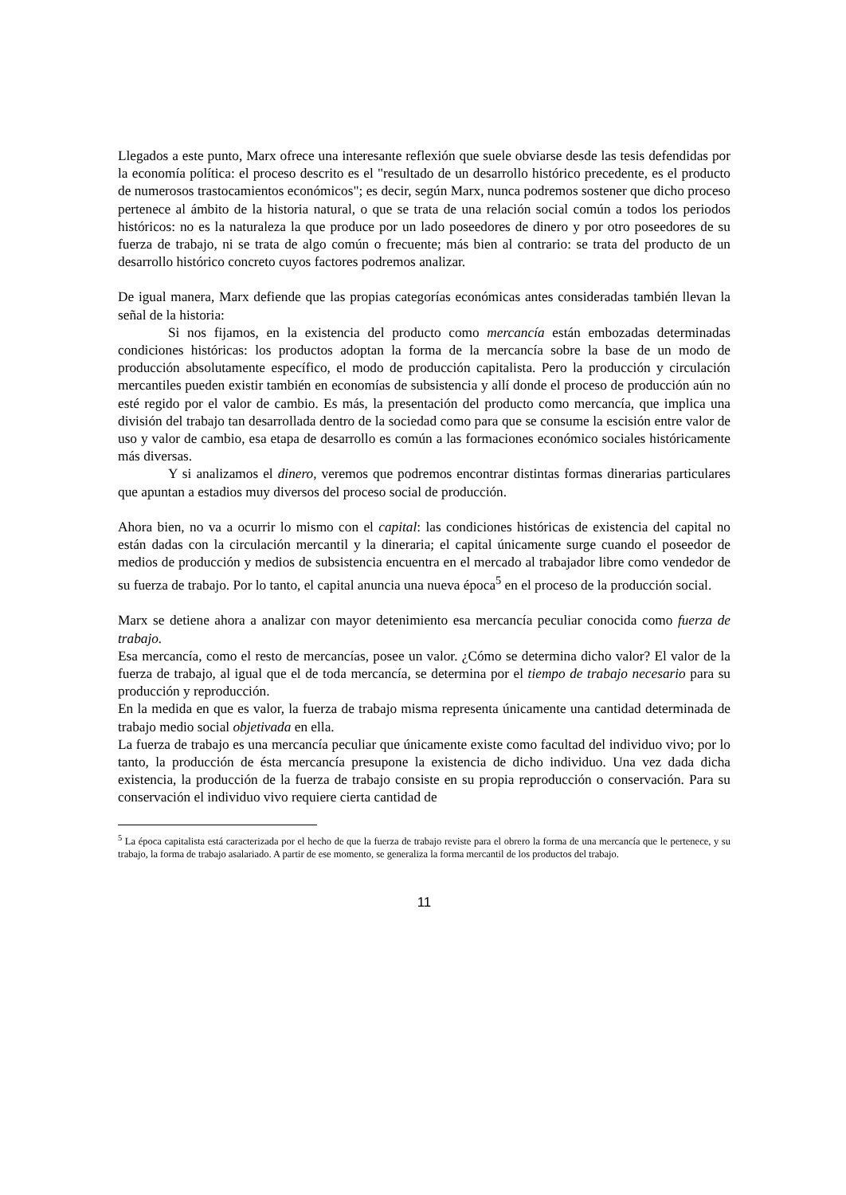Llegados a este punto, Marx ofrece una interesante reflexión que suele obviarse desde las tesis defendidas por la economía política: el proceso descrito es el "resultado de un desarrollo histórico precedente, es el producto de numerosos trastocamientos económicos"; es decir, según Marx, nunca podremos sostener que dicho proceso pertenece al ámbito de la historia natural, o que se trata de una relación social común a todos los periodos históricos: no es la naturaleza la que produce por un lado poseedores de dinero y por otro poseedores de su fuerza de trabajo, ni se trata de algo común o frecuente; más bien al contrario: se trata del producto de un desarrollo histórico concreto cuyos factores podremos analizar.
De igual manera, Marx defiende que las propias categorías económicas antes consideradas también llevan la señal de la historia:
Si nos fijamos, en la existencia del producto como mercancía están embozadas determinadas condiciones históricas: los productos adoptan la forma de la mercancía sobre la base de un modo de producción absolutamente específico, el modo de producción capitalista. Pero la producción y circulación mercantiles pueden existir también en economías de subsistencia y allí donde el proceso de producción aún no esté regido por el valor de cambio. Es más, la presentación del producto como mercancía, que implica una división del trabajo tan desarrollada dentro de la sociedad como para que se consume la escisión entre valor de uso y valor de cambio, esa etapa de desarrollo es común a las formaciones económico sociales históricamente más diversas.
Y si analizamos el dinero, veremos que podremos encontrar distintas formas dinerarias particulares que apuntan a estadios muy diversos del proceso social de producción.
Ahora bien, no va a ocurrir lo mismo con el capital: las condiciones históricas de existencia del capital no están dadas con la circulación mercantil y la dineraria; el capital únicamente surge cuando el poseedor de medios de producción y medios de subsistencia encuentra en el mercado al trabajador libre como vendedor de su fuerza de trabajo. Por lo tanto, el capital anuncia una nueva época<sup>5</sup> en el proceso de la producción social.
Marx se detiene ahora a analizar con mayor detenimiento esa mercancía peculiar conocida como fuerza de trabajo.
Esa mercancía, como el resto de mercancías, posee un valor. ¿Cómo se determina dicho valor? El valor de la fuerza de trabajo, al igual que el de toda mercancía, se determina por el tiempo de trabajo necesario para su producción y reproducción.
En la medida en que es valor, la fuerza de trabajo misma representa únicamente una cantidad determinada de trabajo medio social objetivada en ella.
La fuerza de trabajo es una mercancía peculiar que únicamente existe como facultad del individuo vivo; por lo tanto, la producción de ésta mercancía presupone la existencia de dicho individuo. Una vez dada dicha existencia, la producción de la fuerza de trabajo consiste en su propia reproducción o conservación. Para su conservación el individuo vivo requiere cierta cantidad de
<sup>5</sup> La época capitalista está caracterizada por el hecho de que la fuerza de trabajo reviste para el obrero la forma de una mercancía que le pertenece, y su trabajo, la forma de trabajo asalariado. A partir de ese momento, se generaliza la forma mercantil de los productos del trabajo.
11